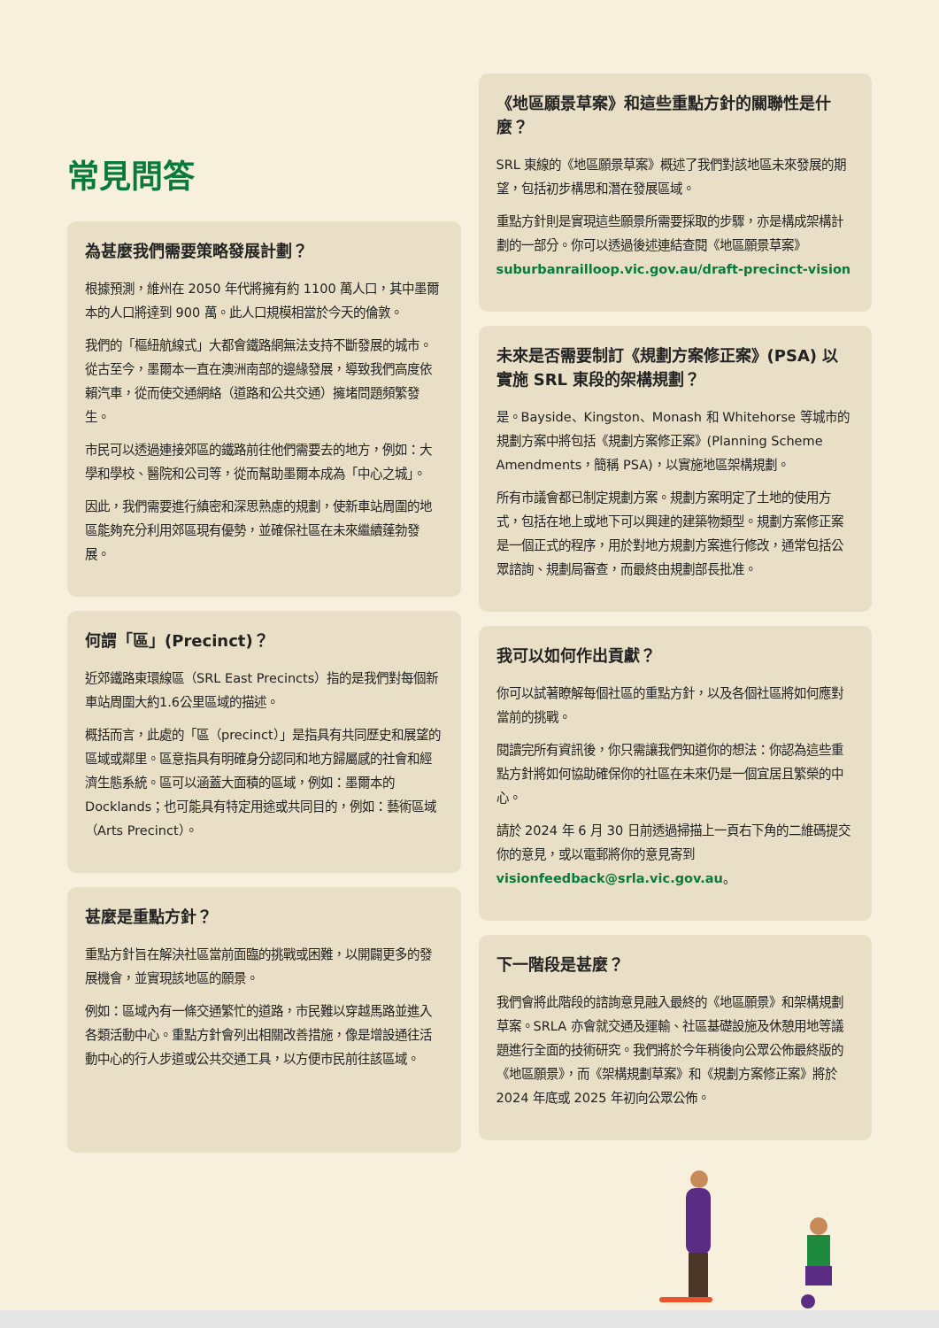常見問答
為甚麼我們需要策略發展計劃？
根據預測，維州在 2050 年代將擁有約 1100 萬人口，其中墨爾本的人口將達到 900 萬。此人口規模相當於今天的倫敦。
我們的「樞紐航線式」大都會鐵路網無法支持不斷發展的城市。從古至今，墨爾本一直在澳洲南部的邊緣發展，導致我們高度依賴汽車，從而使交通網絡（道路和公共交通）擁堵問題頻繁發生。
市民可以透過連接郊區的鐵路前往他們需要去的地方，例如：大學和學校、醫院和公司等，從而幫助墨爾本成為「中心之城」。
因此，我們需要進行縝密和深思熟慮的規劃，使新車站周圍的地區能夠充分利用郊區現有優勢，並確保社區在未來繼續蓬勃發展。
何謂「區」(Precinct)？
近郊鐵路東環線區（SRL East Precincts）指的是我們對每個新車站周圍大約1.6公里區域的描述。
概括而言，此處的「區（precinct）」是指具有共同歷史和展望的區域或鄰里。區意指具有明確身分認同和地方歸屬感的社會和經濟生態系統。區可以涵蓋大面積的區域，例如：墨爾本的 Docklands；也可能具有特定用途或共同目的，例如：藝術區域（Arts Precinct）。
甚麼是重點方針？
重點方針旨在解決社區當前面臨的挑戰或困難，以開闢更多的發展機會，並實現該地區的願景。
例如：區域內有一條交通繁忙的道路，市民難以穿越馬路並進入各類活動中心。重點方針會列出相關改善措施，像是增設通往活動中心的行人步道或公共交通工具，以方便市民前往該區域。
《地區願景草案》和這些重點方針的關聯性是什麼？
SRL 東線的《地區願景草案》概述了我們對該地區未來發展的期望，包括初步構思和潛在發展區域。
重點方針則是實現這些願景所需要採取的步驟，亦是構成架構計劃的一部分。你可以透過後述連結查閱《地區願景草案》suburbanrailloop.vic.gov.au/draft-precinct-vision
未來是否需要制訂《規劃方案修正案》(PSA) 以實施 SRL 東段的架構規劃？
是。Bayside、Kingston、Monash 和 Whitehorse 等城市的規劃方案中將包括《規劃方案修正案》(Planning Scheme Amendments，簡稱 PSA)，以實施地區架構規劃。
所有市議會都已制定規劃方案。規劃方案明定了土地的使用方式，包括在地上或地下可以興建的建築物類型。規劃方案修正案是一個正式的程序，用於對地方規劃方案進行修改，通常包括公眾諮詢、規劃局審查，而最終由規劃部長批准。
我可以如何作出貢獻？
你可以試著瞭解每個社區的重點方針，以及各個社區將如何應對當前的挑戰。
閱讀完所有資訊後，你只需讓我們知道你的想法：你認為這些重點方針將如何協助確保你的社區在未來仍是一個宜居且繁榮的中心。
請於 2024 年 6 月 30 日前透過掃描上一頁右下角的二維碼提交你的意見，或以電郵將你的意見寄到 visionfeedback@srla.vic.gov.au。
下一階段是甚麼？
我們會將此階段的諮詢意見融入最終的《地區願景》和架構規劃草案。SRLA 亦會就交通及運輸、社區基礎設施及休憩用地等議題進行全面的技術研究。我們將於今年稍後向公眾公佈最終版的《地區願景》，而《架構規劃草案》和《規劃方案修正案》將於 2024 年底或 2025 年初向公眾公佈。